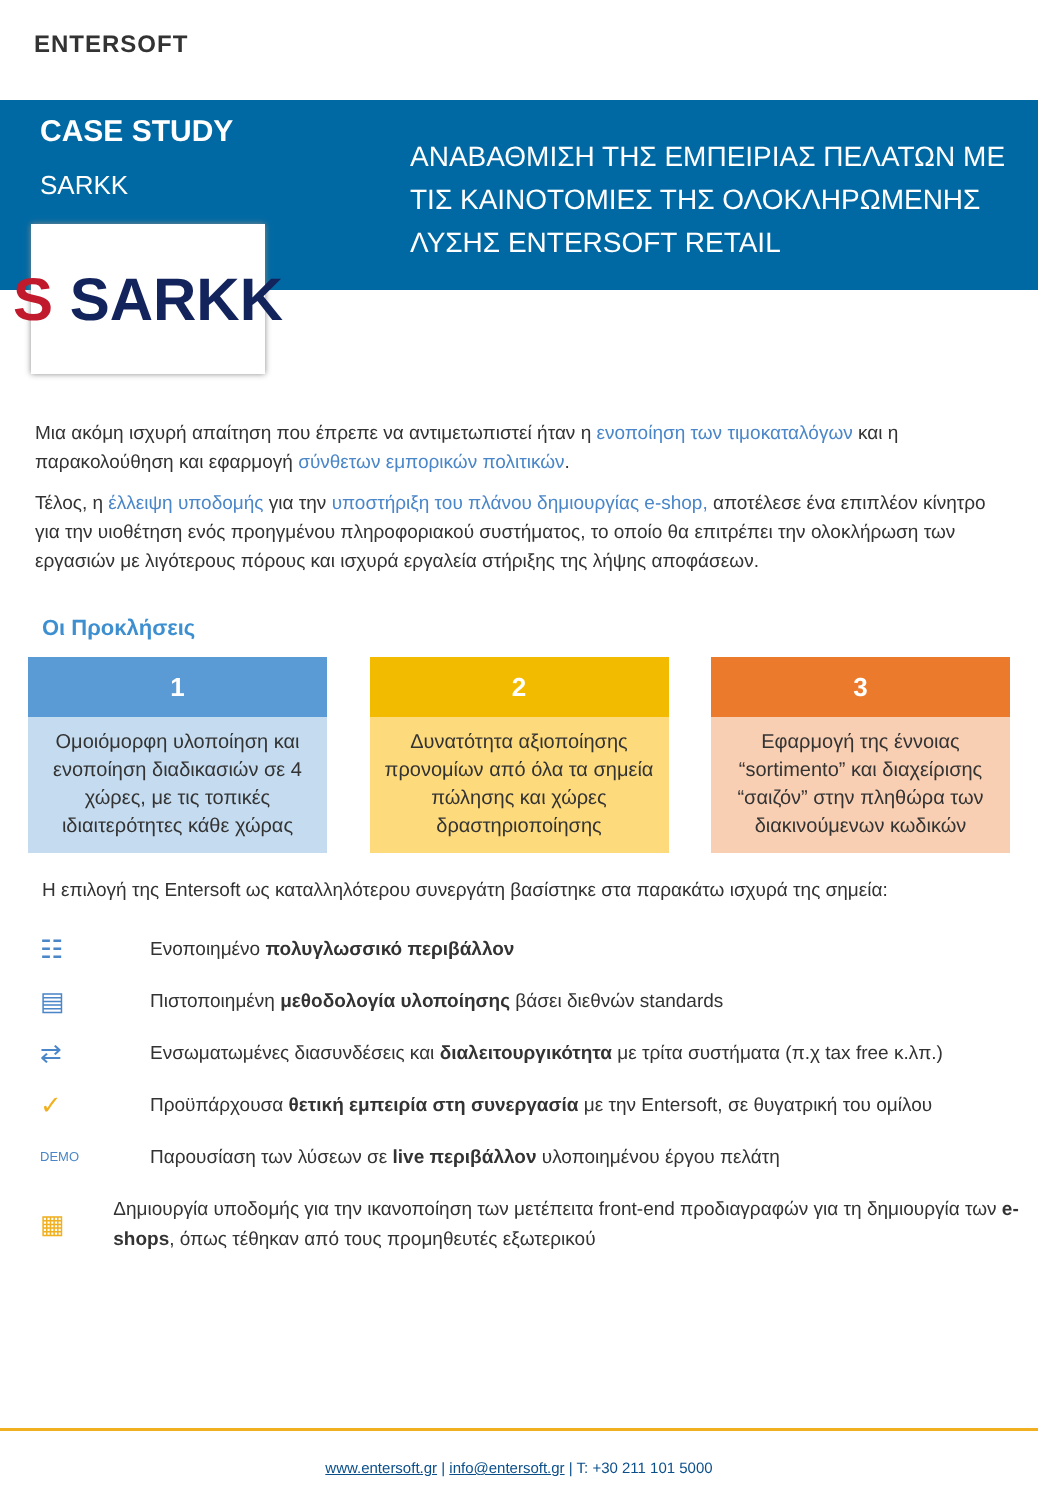ENTERSOFT
CASE STUDY
SARKK
ΑΝΑΒΑΘΜΙΣΗ ΤΗΣ ΕΜΠΕΙΡΙΑΣ ΠΕΛΑΤΩΝ ΜΕ ΤΙΣ ΚΑΙΝΟΤΟΜΙΕΣ ΤΗΣ ΟΛΟΚΛΗΡΩΜΕΝΗΣ ΛΥΣΗΣ ENTERSOFT RETAIL
S SARKK
Μια ακόμη ισχυρή απαίτηση που έπρεπε να αντιμετωπιστεί ήταν η ενοποίηση των τιμοκαταλόγων και η παρακολούθηση και εφαρμογή σύνθετων εμπορικών πολιτικών.
Τέλος, η έλλειψη υποδομής για την υποστήριξη του πλάνου δημιουργίας e-shop, αποτέλεσε ένα επιπλέον κίνητρο για την υιοθέτηση ενός προηγμένου πληροφοριακού συστήματος, το οποίο θα επιτρέπει την ολοκλήρωση των εργασιών με λιγότερους πόρους και ισχυρά εργαλεία στήριξης της λήψης αποφάσεων.
Οι Προκλήσεις
1
Ομοιόμορφη υλοποίηση και ενοποίηση διαδικασιών σε 4 χώρες, με τις τοπικές ιδιαιτερότητες κάθε χώρας
2
Δυνατότητα αξιοποίησης προνομίων από όλα τα σημεία πώλησης και χώρες δραστηριοποίησης
3
Εφαρμογή της έννοιας “sortimento” και διαχείρισης “σαιζόν” στην πληθώρα των διακινούμενων κωδικών
Η επιλογή της Entersoft ως καταλληλότερου συνεργάτη βασίστηκε στα παρακάτω ισχυρά της σημεία:
☷
Ενοποιημένο πολυγλωσσικό περιβάλλον
▤
Πιστοποιημένη μεθοδολογία υλοποίησης βάσει διεθνών standards
⇄
Ενσωματωμένες διασυνδέσεις και διαλειτουργικότητα με τρίτα συστήματα (π.χ tax free κ.λπ.)
✓
Προϋπάρχουσα θετική εμπειρία στη συνεργασία με την Entersoft, σε θυγατρική του ομίλου
DEMO
Παρουσίαση των λύσεων σε live περιβάλλον υλοποιημένου έργου πελάτη
▦
Δημιουργία υποδομής για την ικανοποίηση των μετέπειτα front-end προδιαγραφών για τη δημιουργία των e-shops, όπως τέθηκαν από τους προμηθευτές εξωτερικού
www.entersoft.gr | info@entersoft.gr | T: +30 211 101 5000